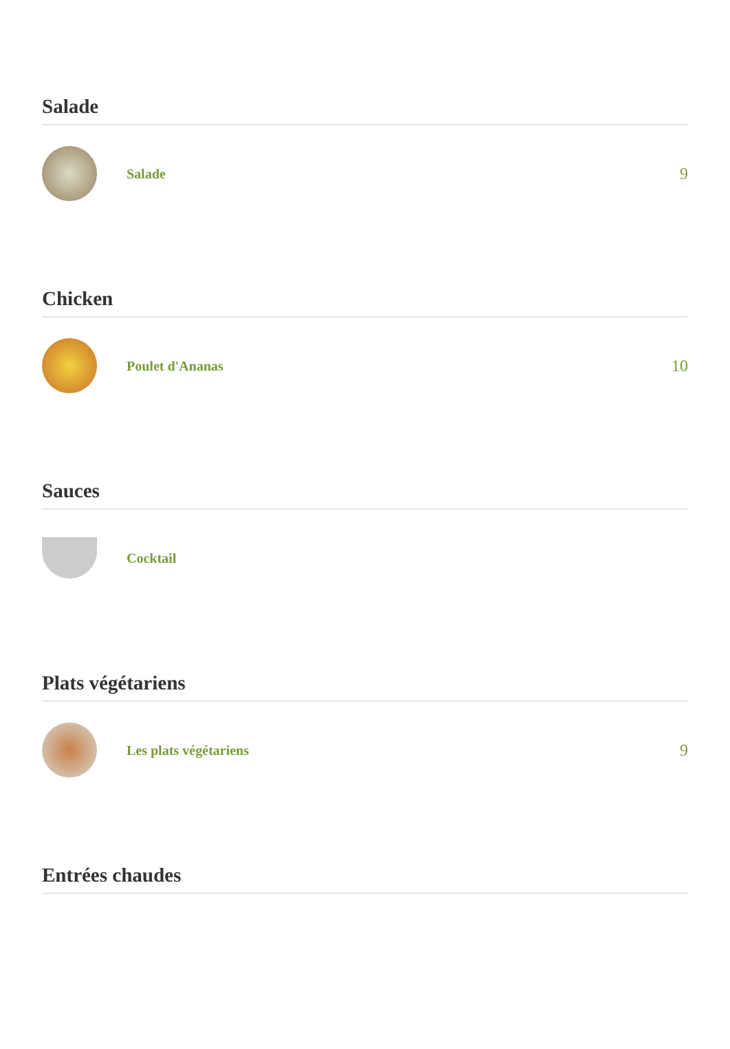Salade
Salade
9
Chicken
Poulet d'Ananas
10
Sauces
Cocktail
Plats végétariens
Les plats végétariens
9
Entrées chaudes